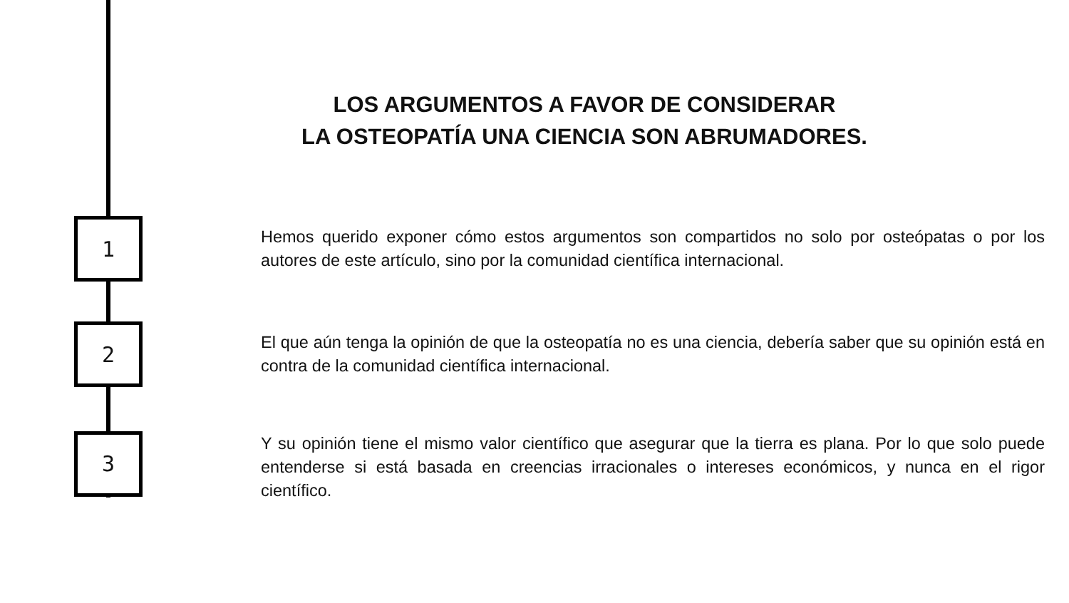LOS ARGUMENTOS A FAVOR DE CONSIDERAR
LA OSTEOPATÍA UNA CIENCIA SON ABRUMADORES.
1
Hemos querido exponer cómo estos argumentos son compartidos no solo por osteópatas o por los autores de este artículo, sino por la comunidad científica internacional.
2
El que aún tenga la opinión de que la osteopatía no es una ciencia, debería saber que su opinión está en contra de la comunidad científica internacional.
3
Y su opinión tiene el mismo valor científico que asegurar que la tierra es plana. Por lo que solo puede entenderse si está basada en creencias irracionales o intereses económicos, y nunca en el rigor científico.